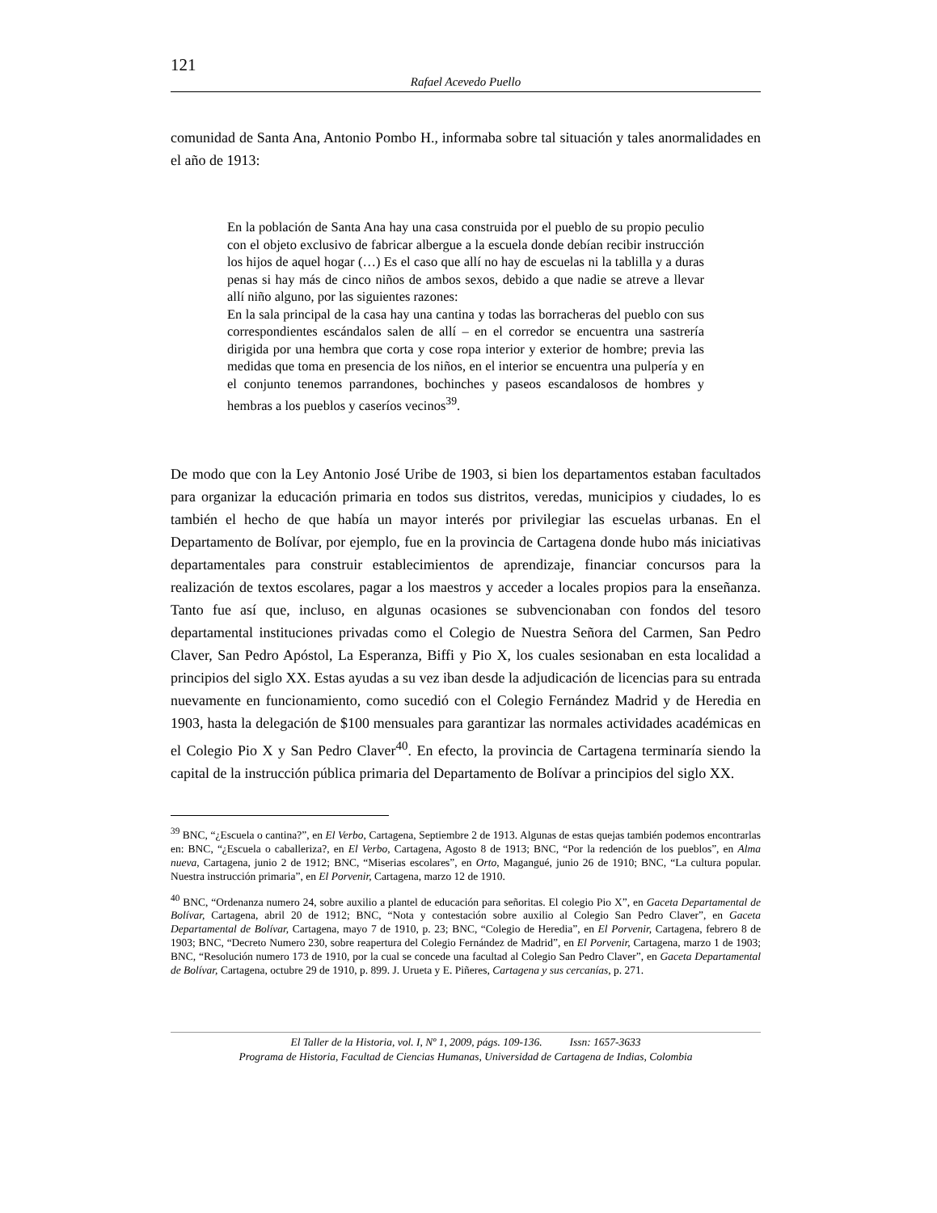121
Rafael Acevedo Puello
comunidad de Santa Ana, Antonio Pombo H., informaba sobre tal situación y tales anormalidades en el año de 1913:
En la población de Santa Ana hay una casa construida por el pueblo de su propio peculio con el objeto exclusivo de fabricar albergue a la escuela donde debían recibir instrucción los hijos de aquel hogar (…) Es el caso que allí no hay de escuelas ni la tablilla y a duras penas si hay más de cinco niños de ambos sexos, debido a que nadie se atreve a llevar allí niño alguno, por las siguientes razones:
En la sala principal de la casa hay una cantina y todas las borracheras del pueblo con sus correspondientes escándalos salen de allí – en el corredor se encuentra una sastrería dirigida por una hembra que corta y cose ropa interior y exterior de hombre; previa las medidas que toma en presencia de los niños, en el interior se encuentra una pulpería y en el conjunto tenemos parrandones, bochinches y paseos escandalosos de hombres y hembras a los pueblos y caseríos vecinos<sup>39</sup>.
De modo que con la Ley Antonio José Uribe de 1903, si bien los departamentos estaban facultados para organizar la educación primaria en todos sus distritos, veredas, municipios y ciudades, lo es también el hecho de que había un mayor interés por privilegiar las escuelas urbanas. En el Departamento de Bolívar, por ejemplo, fue en la provincia de Cartagena donde hubo más iniciativas departamentales para construir establecimientos de aprendizaje, financiar concursos para la realización de textos escolares, pagar a los maestros y acceder a locales propios para la enseñanza. Tanto fue así que, incluso, en algunas ocasiones se subvencionaban con fondos del tesoro departamental instituciones privadas como el Colegio de Nuestra Señora del Carmen, San Pedro Claver, San Pedro Apóstol, La Esperanza, Biffi y Pio X, los cuales sesionaban en esta localidad a principios del siglo XX. Estas ayudas a su vez iban desde la adjudicación de licencias para su entrada nuevamente en funcionamiento, como sucedió con el Colegio Fernández Madrid y de Heredia en 1903, hasta la delegación de $100 mensuales para garantizar las normales actividades académicas en el Colegio Pio X y San Pedro Claver<sup>40</sup>. En efecto, la provincia de Cartagena terminaría siendo la capital de la instrucción pública primaria del Departamento de Bolívar a principios del siglo XX.
<sup>39</sup> BNC, “¿Escuela o cantina?”, en El Verbo, Cartagena, Septiembre 2 de 1913. Algunas de estas quejas también podemos encontrarlas en: BNC, “¿Escuela o caballeriza?, en El Verbo, Cartagena, Agosto 8 de 1913; BNC, “Por la redención de los pueblos”, en Alma nueva, Cartagena, junio 2 de 1912; BNC, “Miserias escolares”, en Orto, Magangué, junio 26 de 1910; BNC, “La cultura popular. Nuestra instrucción primaria”, en El Porvenir, Cartagena, marzo 12 de 1910.
<sup>40</sup> BNC, “Ordenanza numero 24, sobre auxilio a plantel de educación para señoritas. El colegio Pio X”, en Gaceta Departamental de Bolívar, Cartagena, abril 20 de 1912; BNC, “Nota y contestación sobre auxilio al Colegio San Pedro Claver”, en Gaceta Departamental de Bolívar, Cartagena, mayo 7 de 1910, p. 23; BNC, “Colegio de Heredia”, en El Porvenir, Cartagena, febrero 8 de 1903; BNC, “Decreto Numero 230, sobre reapertura del Colegio Fernández de Madrid”, en El Porvenir, Cartagena, marzo 1 de 1903; BNC, “Resolución numero 173 de 1910, por la cual se concede una facultad al Colegio San Pedro Claver”, en Gaceta Departamental de Bolívar, Cartagena, octubre 29 de 1910, p. 899. J. Urueta y E. Piñeres, Cartagena y sus cercanías, p. 271.
El Taller de la Historia, vol. I, Nº 1, 2009, págs. 109-136. Issn: 1657-3633
Programa de Historia, Facultad de Ciencias Humanas, Universidad de Cartagena de Indias, Colombia